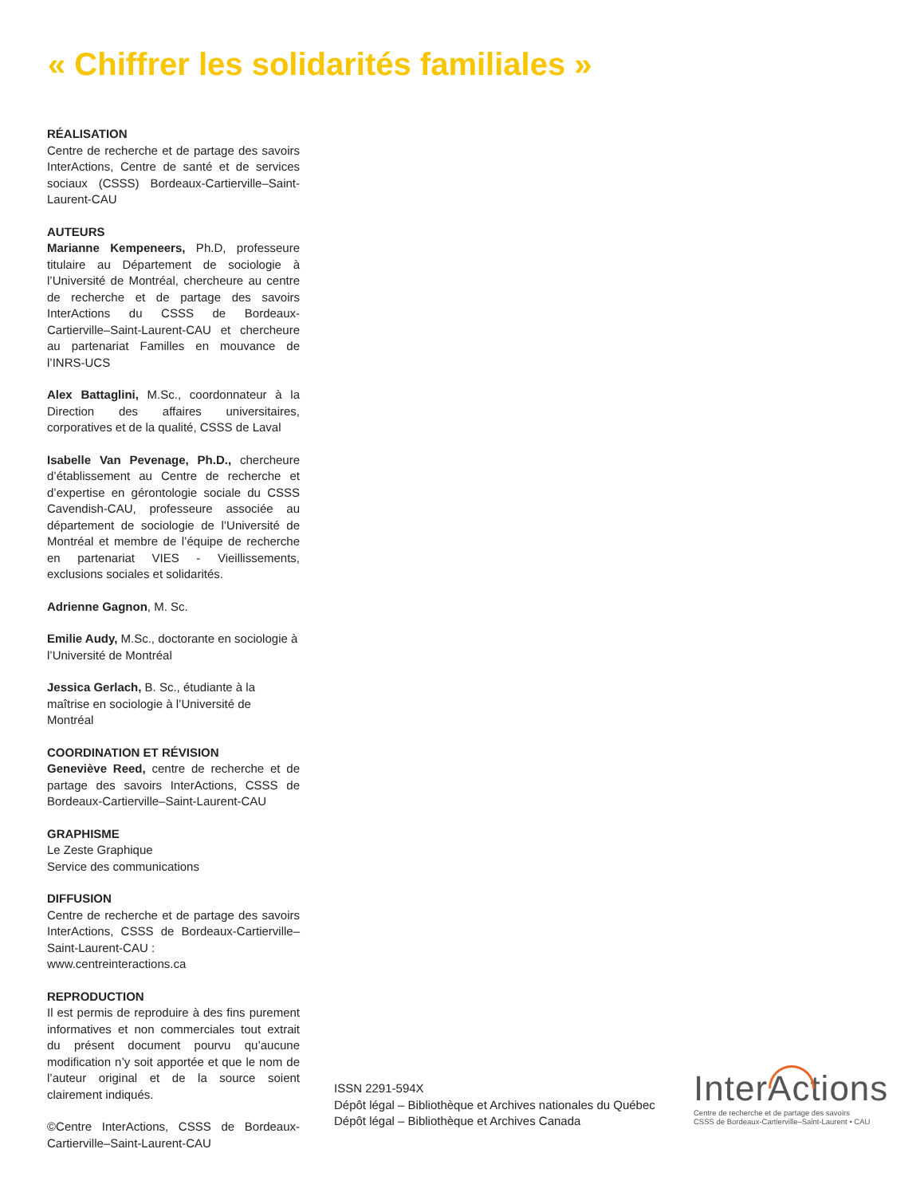« Chiffrer les solidarités familiales »
RÉALISATION
Centre de recherche et de partage des savoirs InterActions, Centre de santé et de services sociaux (CSSS) Bordeaux-Cartierville–Saint-Laurent-CAU
AUTEURS
Marianne Kempeneers, Ph.D, professeure titulaire au Département de sociologie à l’Université de Montréal, chercheure au centre de recherche et de partage des savoirs InterActions du CSSS de Bordeaux-Cartierville–Saint-Laurent-CAU et chercheure au partenariat Familles en mouvance de l’INRS-UCS
Alex Battaglini, M.Sc., coordonnateur à la Direction des affaires universitaires, corporatives et de la qualité, CSSS de Laval
Isabelle Van Pevenage, Ph.D., chercheure d’établissement au Centre de recherche et d’expertise en gérontologie sociale du CSSS Cavendish-CAU, professeure associée au département de sociologie de l’Université de Montréal et membre de l’équipe de recherche en partenariat VIES - Vieillissements, exclusions sociales et solidarités.
Adrienne Gagnon, M. Sc.
Emilie Audy, M.Sc., doctorante en sociologie à l’Université de Montréal
Jessica Gerlach, B. Sc., étudiante à la maîtrise en sociologie à l’Université de Montréal
COORDINATION ET RÉVISION
Geneviève Reed, centre de recherche et de partage des savoirs InterActions, CSSS de Bordeaux-Cartierville–Saint-Laurent-CAU
GRAPHISME
Le Zeste Graphique
Service des communications
DIFFUSION
Centre de recherche et de partage des savoirs InterActions, CSSS de Bordeaux-Cartierville–Saint-Laurent-CAU :
www.centreinteractions.ca
REPRODUCTION
Il est permis de reproduire à des fins purement informatives et non commerciales tout extrait du présent document pourvu qu’aucune modification n’y soit apportée et que le nom de l’auteur original et de la source soient clairement indiqués.
©Centre InterActions, CSSS de Bordeaux-Cartierville–Saint-Laurent-CAU
ISSN 2291-594X
Dépôt légal – Bibliothèque et Archives nationales du Québec
Dépôt légal – Bibliothèque et Archives Canada
InterActions
Centre de recherche et de partage des savoirs
CSSS de Bordeaux-Cartierville–Saint-Laurent • CAU